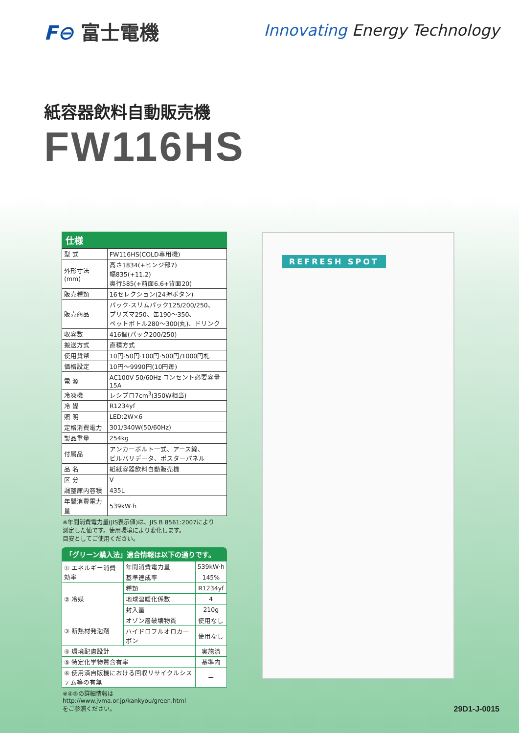F⊖ 富士電機
Innovating Energy Technology
紙容器飲料自動販売機
FW116HS
仕様
| 型 式 | FW116HS(COLD専用機) |
| 外形寸法 (mm) | 高さ1834(+ヒンジ部7) 幅835(+11.2) 奥行585(+前面6.6+背面20) |
| 販売種類 | 16セレクション(24押ボタン) |
| 販売商品 | パック·スリムパック125/200/250、 プリズマ250、缶190〜350、 ペットボトル280〜300(丸)、ドリンク |
| 収容数 | 416個(パック200/250) |
| 搬送方式 | 直積方式 |
| 使用貨幣 | 10円·50円·100円·500円/1000円札 |
| 価格設定 | 10円〜9990円(10円毎) |
| 電 源 | AC100V 50/60Hz コンセント必要容量15A |
| 冷凍機 | レシプロ7cm<sup>3</sup>(350W相当) |
| 冷 媒 | R1234yf |
| 照 明 | LED:2W×6 |
| 定格消費電力 | 301/340W(50/60Hz) |
| 製品重量 | 254kg |
| 付属品 | アンカーボルト一式、アース線、 ビルバリデータ、ポスターパネル |
| 品 名 | 紙紙容器飲料自動販売機 |
| 区 分 | V |
| 調整庫内容積 | 435L |
| 年間消費電力量 | 539kW·h |
※年間消費電力量(JIS表示値)は、JIS B 8561:2007により
測定した値です。使用環境により変化します。
目安としてご使用ください。
「グリーン購入法」適合情報は以下の通りです。
| ① エネルギー消費効率 | 年間消費電力量 | 539kW·h |
| | 基準達成率 | 145% |
| ② 冷媒 | 種類 | R1234yf |
| | 地球温暖化係数 | 4 |
| | 封入量 | 210g |
| ③ 断熱材発泡剤 | オゾン層破壊物質 | 使用なし |
| | ハイドロフルオロカーボン | 使用なし |
| ④ 環境配慮設計 | | 実施済 |
| ⑤ 特定化学物質含有率 | | 基準内 |
| ⑥ 使用済自販機における回収リサイクルシステム等の有無 | | ー |
※④⑤の詳細情報は
http://www.jvma.or.jp/kankyou/green.html
をご参照ください。
REFRESH SPOT
29D1-J-0015